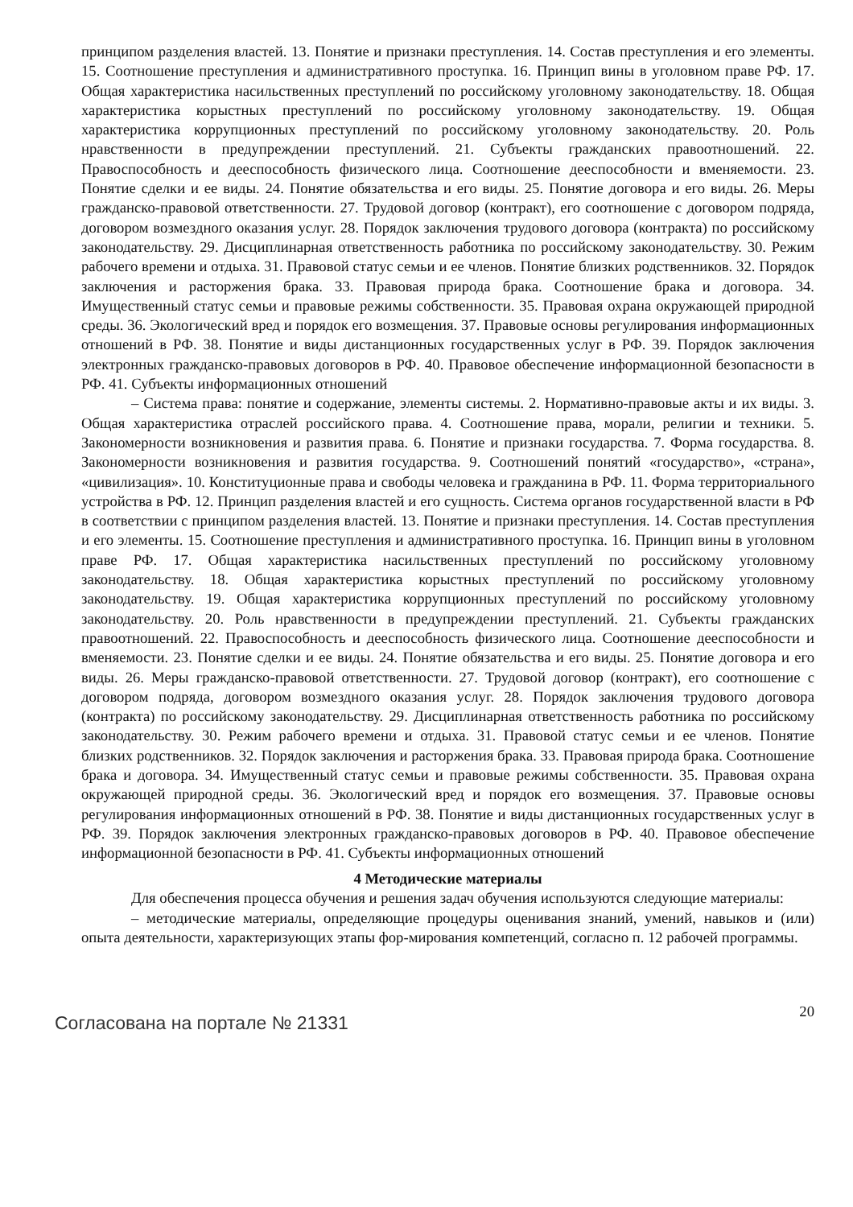принципом разделения властей. 13. Понятие и признаки преступления. 14. Состав преступления и его элементы. 15. Соотношение преступления и административного проступка. 16. Принцип вины в уголовном праве РФ. 17. Общая характеристика насильственных преступлений по российскому уголовному законодательству. 18. Общая характеристика корыстных преступлений по российскому уголовному законодательству. 19. Общая характеристика коррупционных преступлений по российскому уголовному законодательству. 20. Роль нравственности в предупреждении преступлений. 21. Субъекты гражданских правоотношений. 22. Правоспособность и дееспособность физического лица. Соотношение дееспособности и вменяемости. 23. Понятие сделки и ее виды. 24. Понятие обязательства и его виды. 25. Понятие договора и его виды. 26. Меры гражданско-правовой ответственности. 27. Трудовой договор (контракт), его соотношение с договором подряда, договором возмездного оказания услуг. 28. Порядок заключения трудового договора (контракта) по российскому законодательству. 29. Дисциплинарная ответственность работника по российскому законодательству. 30. Режим рабочего времени и отдыха. 31. Правовой статус семьи и ее членов. Понятие близких родственников. 32. Порядок заключения и расторжения брака. 33. Правовая природа брака. Соотношение брака и договора. 34. Имущественный статус семьи и правовые режимы собственности. 35. Правовая охрана окружающей природной среды. 36. Экологический вред и порядок его возмещения. 37. Правовые основы регулирования информационных отношений в РФ. 38. Понятие и виды дистанционных государственных услуг в РФ. 39. Порядок заключения электронных гражданско-правовых договоров в РФ. 40. Правовое обеспечение информационной безопасности в РФ. 41. Субъекты информационных отношений
– Система права: понятие и содержание, элементы системы. 2. Нормативно-правовые акты и их виды. 3. Общая характеристика отраслей российского права. 4. Соотношение права, морали, религии и техники. 5. Закономерности возникновения и развития права. 6. Понятие и признаки государства. 7. Форма государства. 8. Закономерности возникновения и развития государства. 9. Соотношений понятий «государство», «страна», «цивилизация». 10. Конституционные права и свободы человека и гражданина в РФ. 11. Форма территориального устройства в РФ. 12. Принцип разделения властей и его сущность. Система органов государственной власти в РФ в соответствии с принципом разделения властей. 13. Понятие и признаки преступления. 14. Состав преступления и его элементы. 15. Соотношение преступления и административного проступка. 16. Принцип вины в уголовном праве РФ. 17. Общая характеристика насильственных преступлений по российскому уголовному законодательству. 18. Общая характеристика корыстных преступлений по российскому уголовному законодательству. 19. Общая характеристика коррупционных преступлений по российскому уголовному законодательству. 20. Роль нравственности в предупреждении преступлений. 21. Субъекты гражданских правоотношений. 22. Правоспособность и дееспособность физического лица. Соотношение дееспособности и вменяемости. 23. Понятие сделки и ее виды. 24. Понятие обязательства и его виды. 25. Понятие договора и его виды. 26. Меры гражданско-правовой ответственности. 27. Трудовой договор (контракт), его соотношение с договором подряда, договором возмездного оказания услуг. 28. Порядок заключения трудового договора (контракта) по российскому законодательству. 29. Дисциплинарная ответственность работника по российскому законодательству. 30. Режим рабочего времени и отдыха. 31. Правовой статус семьи и ее членов. Понятие близких родственников. 32. Порядок заключения и расторжения брака. 33. Правовая природа брака. Соотношение брака и договора. 34. Имущественный статус семьи и правовые режимы собственности. 35. Правовая охрана окружающей природной среды. 36. Экологический вред и порядок его возмещения. 37. Правовые основы регулирования информационных отношений в РФ. 38. Понятие и виды дистанционных государственных услуг в РФ. 39. Порядок заключения электронных гражданско-правовых договоров в РФ. 40. Правовое обеспечение информационной безопасности в РФ. 41. Субъекты информационных отношений
4 Методические материалы
Для обеспечения процесса обучения и решения задач обучения используются следующие материалы:
– методические материалы, определяющие процедуры оценивания знаний, умений, навыков и (или) опыта деятельности, характеризующих этапы фор-мирования компетенций, согласно п. 12 рабочей программы.
Согласована на портале № 21331
20